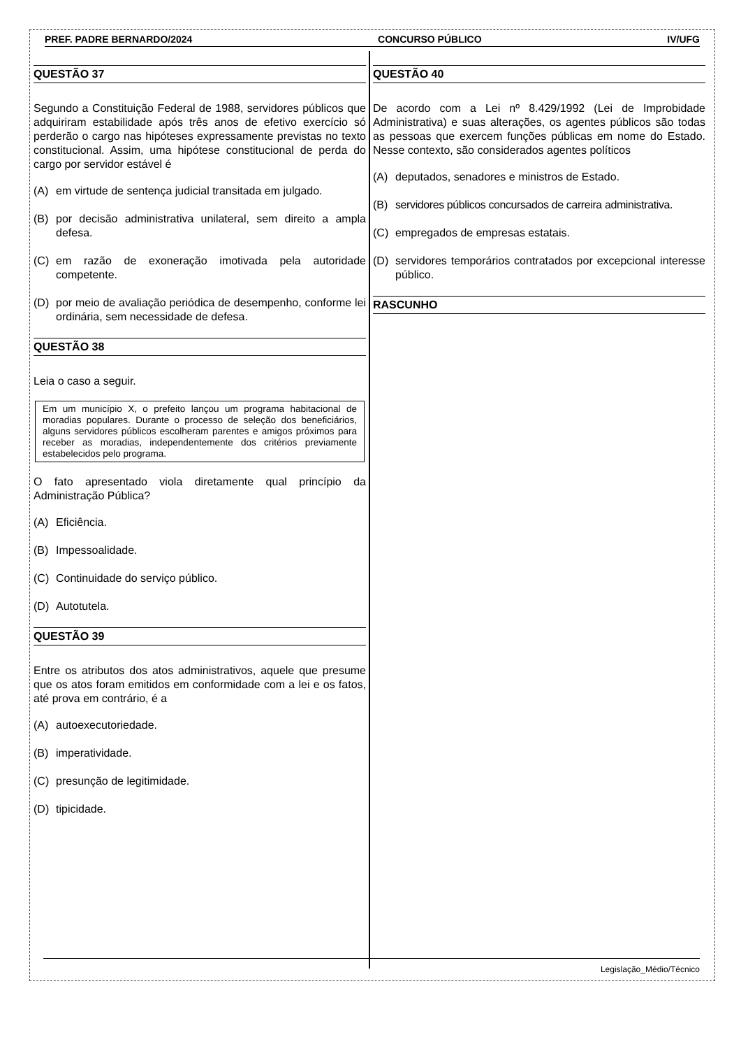PREF. PADRE BERNARDO/2024 CONCURSO PÚBLICO IV/UFG
QUESTÃO 37
Segundo a Constituição Federal de 1988, servidores públicos que adquiriram estabilidade após três anos de efetivo exercício só perderão o cargo nas hipóteses expressamente previstas no texto constitucional. Assim, uma hipótese constitucional de perda do cargo por servidor estável é
(A) em virtude de sentença judicial transitada em julgado.
(B) por decisão administrativa unilateral, sem direito a ampla defesa.
(C) em razão de exoneração imotivada pela autoridade competente.
(D) por meio de avaliação periódica de desempenho, conforme lei ordinária, sem necessidade de defesa.
QUESTÃO 38
Leia o caso a seguir.
Em um município X, o prefeito lançou um programa habitacional de moradias populares. Durante o processo de seleção dos beneficiários, alguns servidores públicos escolheram parentes e amigos próximos para receber as moradias, independentemente dos critérios previamente estabelecidos pelo programa.
O fato apresentado viola diretamente qual princípio da Administração Pública?
(A) Eficiência.
(B) Impessoalidade.
(C) Continuidade do serviço público.
(D) Autotutela.
QUESTÃO 39
Entre os atributos dos atos administrativos, aquele que presume que os atos foram emitidos em conformidade com a lei e os fatos, até prova em contrário, é a
(A) autoexecutoriedade.
(B) imperatividade.
(C) presunção de legitimidade.
(D) tipicidade.
QUESTÃO 40
De acordo com a Lei nº 8.429/1992 (Lei de Improbidade Administrativa) e suas alterações, os agentes públicos são todas as pessoas que exercem funções públicas em nome do Estado. Nesse contexto, são considerados agentes políticos
(A) deputados, senadores e ministros de Estado.
(B) servidores públicos concursados de carreira administrativa.
(C) empregados de empresas estatais.
(D) servidores temporários contratados por excepcional interesse público.
RASCUNHO
Legislação_Médio/Técnico